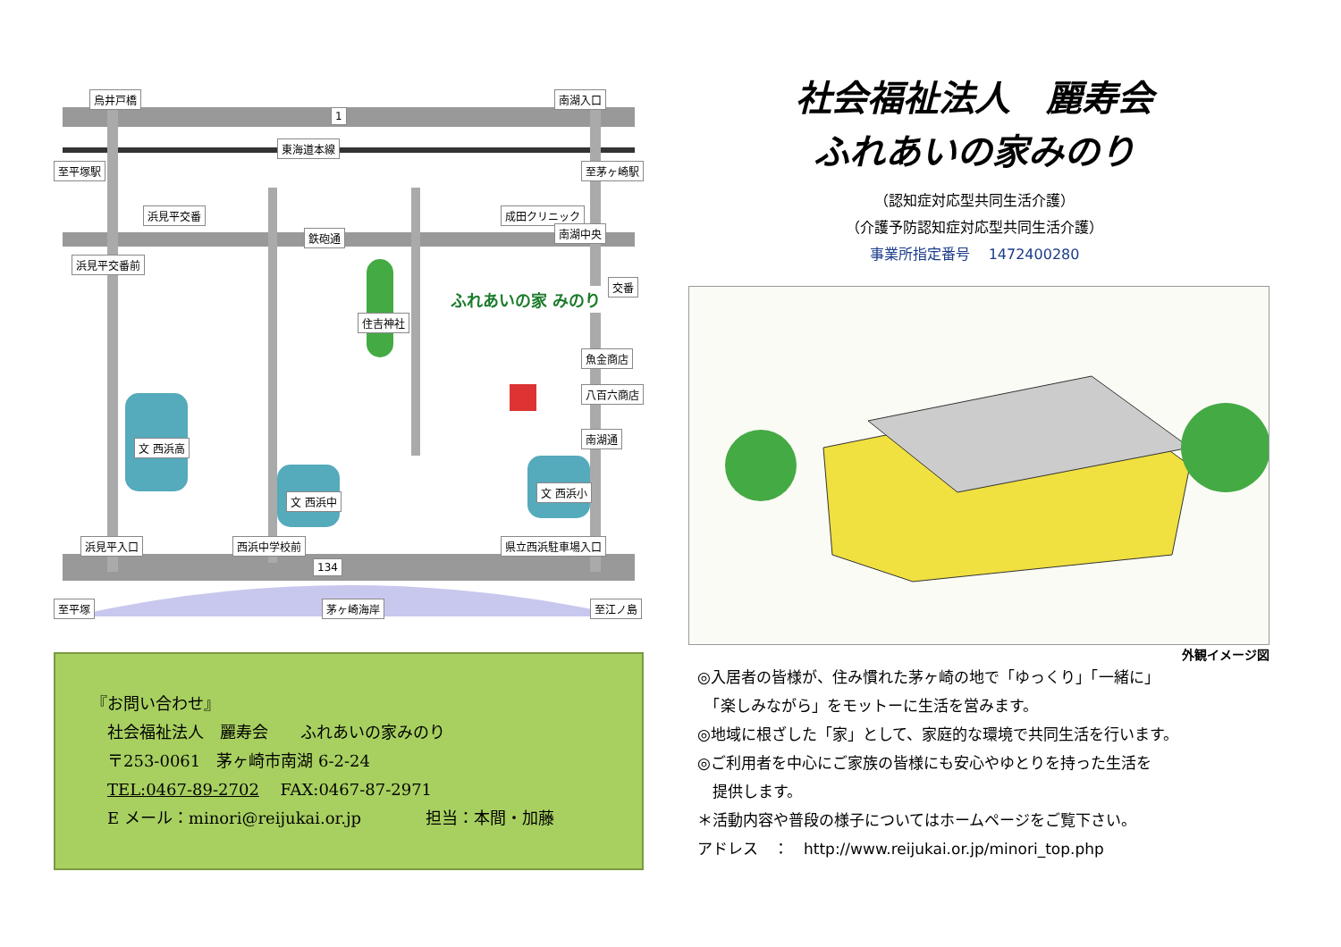烏井戸橋 南湖入口
東海道本線
至平塚駅 至茅ヶ崎駅
浜見平交番 成田クリニック
南湖中央 鉄砲通
浜見平交番前
交番
住吉神社
ふれあいの家 みのり
魚金商店
八百六商店
南湖通
文 西浜高
文 西浜中
文 西浜小
浜見平入口 西浜中学校前
134
1
県立西浜駐車場入口
至平塚 茅ヶ崎海岸 至江ノ島
『お問い合わせ』
　社会福祉法人　麗寿会　　ふれあいの家みのり
　〒253-0061　茅ヶ崎市南湖 6-2-24
　TEL:0467-89-2702　 FAX:0467-87-2971
　E メール：minori@reijukai.or.jp　　　　担当：本間・加藤
社会福祉法人　麗寿会
ふれあいの家みのり
（認知症対応型共同生活介護）
（介護予防認知症対応型共同生活介護）
事業所指定番号　 1472400280
外観イメージ図
◎入居者の皆様が、住み慣れた茅ヶ崎の地で「ゆっくり」「一緒に」
　「楽しみながら」をモットーに生活を営みます。
◎地域に根ざした「家」として、家庭的な環境で共同生活を行います。
◎ご利用者を中心にご家族の皆様にも安心やゆとりを持った生活を
　提供します。
＊活動内容や普段の様子についてはホームページをご覧下さい。
アドレス　：　http://www.reijukai.or.jp/minori_top.php